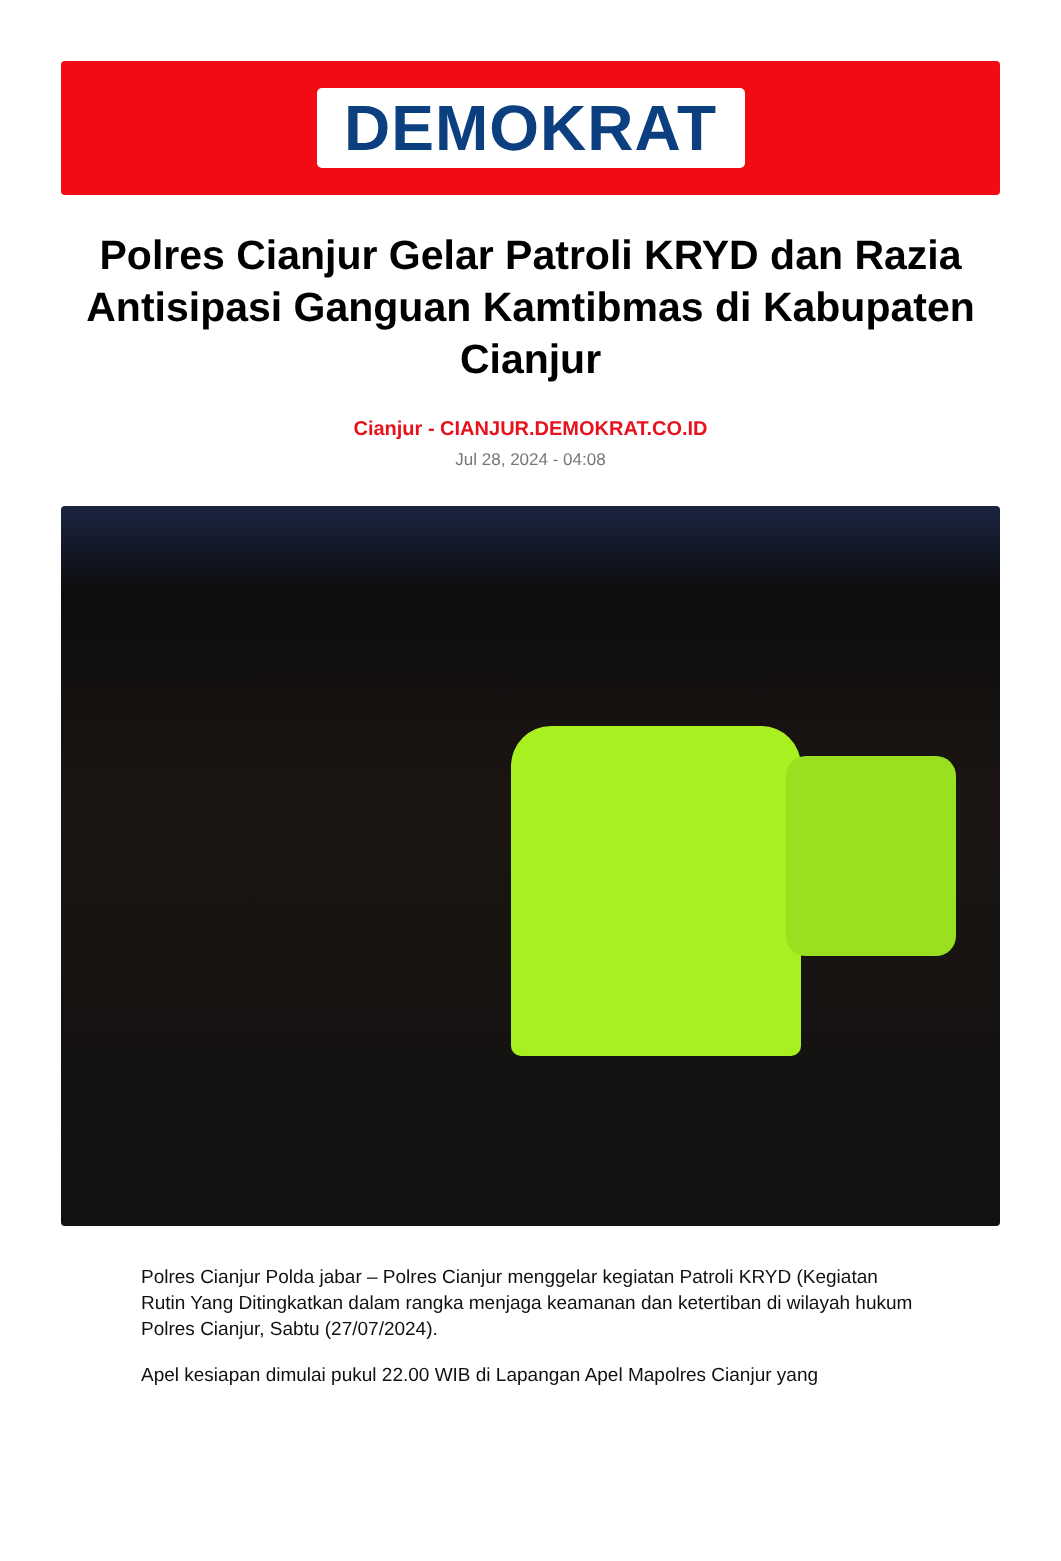DEMOKRAT
Polres Cianjur Gelar Patroli KRYD dan Razia Antisipasi Ganguan Kamtibmas di Kabupaten Cianjur
Cianjur - CIANJUR.DEMOKRAT.CO.ID
Jul 28, 2024 - 04:08
Polres Cianjur Polda jabar – Polres Cianjur menggelar kegiatan Patroli KRYD (Kegiatan Rutin Yang Ditingkatkan dalam rangka menjaga keamanan dan ketertiban di wilayah hukum Polres Cianjur, Sabtu (27/07/2024).
Apel kesiapan dimulai pukul 22.00 WIB di Lapangan Apel Mapolres Cianjur yang